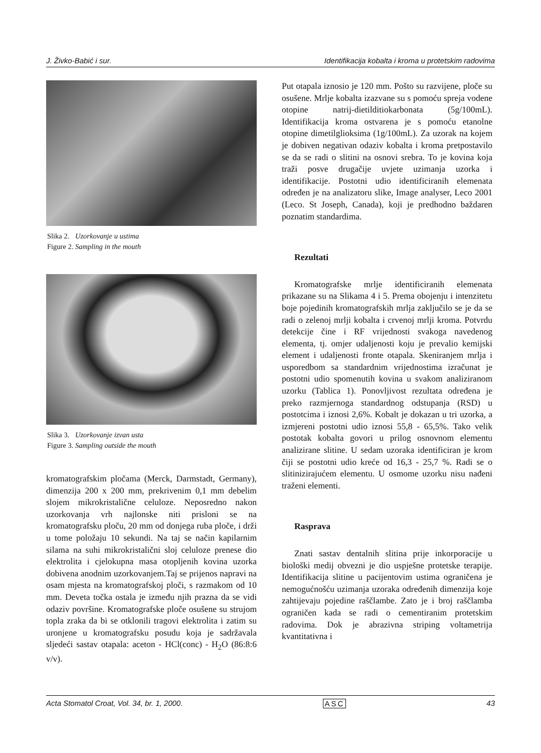J. Živko-Babić i sur. Identifikacija kobalta i kroma u protetskim radovima
Slika 2. Uzorkovanje u ustima
Figure 2. Sampling in the mouth
Slika 3. Uzorkovanje izvan usta
Figure 3. Sampling outside the mouth
kromatografskim pločama (Merck, Darmstadt, Germany), dimenzija 200 x 200 mm, prekrivenim 0,1 mm debelim slojem mikrokristalične celuloze. Neposredno nakon uzorkovanja vrh najlonske niti prisloni se na kromatografsku ploču, 20 mm od donjega ruba ploče, i drži u tome položaju 10 sekundi. Na taj se način kapilarnim silama na suhi mikrokristalični sloj celuloze prenese dio elektrolita i cjelokupna masa otopljenih kovina uzorka dobivena anodnim uzorkovanjem.Taj se prijenos napravi na osam mjesta na kromatografskoj ploči, s razmakom od 10 mm. Deveta točka ostala je između njih prazna da se vidi odaziv površine. Kromatografske ploče osušene su strujom topla zraka da bi se otklonili tragovi elektrolita i zatim su uronjene u kromatografsku posudu koja je sadržavala sljedeći sastav otapala: aceton - HCl(conc) - H<sub>2</sub>O (86:8:6 v/v).
Put otapala iznosio je 120 mm. Pošto su razvijene, ploče su osušene. Mrlje kobalta izazvane su s pomoću spreja vodene otopine natrij-dietilditiokarbonata (5g/100mL). Identifikacija kroma ostvarena je s pomoću etanolne otopine dimetilglioksima (1g/100mL). Za uzorak na kojem je dobiven negativan odaziv kobalta i kroma pretpostavilo se da se radi o slitini na osnovi srebra. To je kovina koja traži posve drugačije uvjete uzimanja uzorka i identifikacije. Postotni udio identificiranih elemenata određen je na analizatoru slike, Image analyser, Leco 2001 (Leco. St Joseph, Canada), koji je predhodno baždaren poznatim standardima.
Rezultati
Kromatografske mrlje identificiranih elemenata prikazane su na Slikama 4 i 5. Prema obojenju i intenzitetu boje pojedinih kromatografskih mrlja zaključilo se je da se radi o zelenoj mrlji kobalta i crvenoj mrlji kroma. Potvrdu detekcije čine i RF vrijednosti svakoga navedenog elementa, tj. omjer udaljenosti koju je prevalio kemijski element i udaljenosti fronte otapala. Skeniranjem mrlja i usporedbom sa standardnim vrijednostima izračunat je postotni udio spomenutih kovina u svakom analiziranom uzorku (Tablica 1). Ponovljivost rezultata određena je preko razmjernoga standardnog odstupanja (RSD) u postotcima i iznosi 2,6%. Kobalt je dokazan u tri uzorka, a izmjereni postotni udio iznosi 55,8 - 65,5%. Tako velik postotak kobalta govori u prilog osnovnom elementu analizirane slitine. U sedam uzoraka identificiran je krom čiji se postotni udio kreće od 16,3 - 25,7 %. Radi se o slitinizirajućem elementu. U osmome uzorku nisu nađeni traženi elementi.
Rasprava
Znati sastav dentalnih slitina prije inkorporacije u biološki medij obvezni je dio uspješne protetske terapije. Identifikacija slitine u pacijentovim ustima ograničena je nemogućnošću uzimanja uzoraka određenih dimenzija koje zahtijevaju pojedine raščlambe. Zato je i broj raščlamba ograničen kada se radi o cementiranim protetskim radovima. Dok je abrazivna striping voltametrija kvantitativna i
Acta Stomatol Croat, Vol. 34, br. 1, 2000. ASC 43